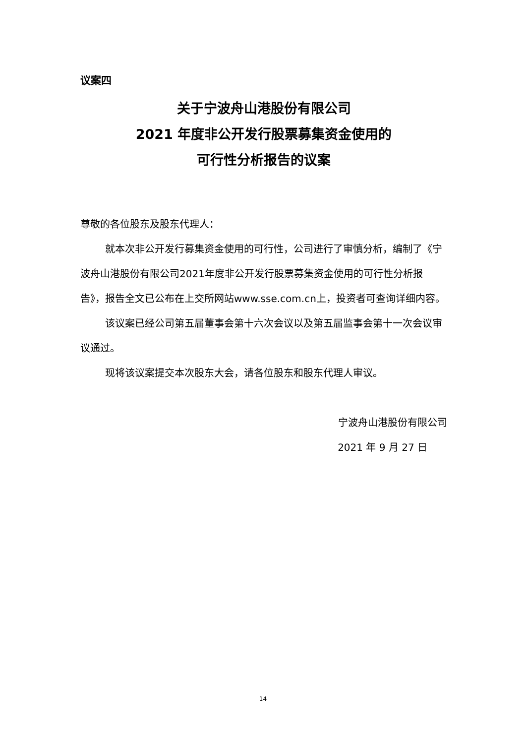议案四
关于宁波舟山港股份有限公司
2021 年度非公开发行股票募集资金使用的
可行性分析报告的议案
尊敬的各位股东及股东代理人：
就本次非公开发行募集资金使用的可行性，公司进行了审慎分析，编制了《宁波舟山港股份有限公司2021年度非公开发行股票募集资金使用的可行性分析报告》，报告全文已公布在上交所网站www.sse.com.cn上，投资者可查询详细内容。
该议案已经公司第五届董事会第十六次会议以及第五届监事会第十一次会议审议通过。
现将该议案提交本次股东大会，请各位股东和股东代理人审议。
宁波舟山港股份有限公司
2021 年 9 月 27 日
14